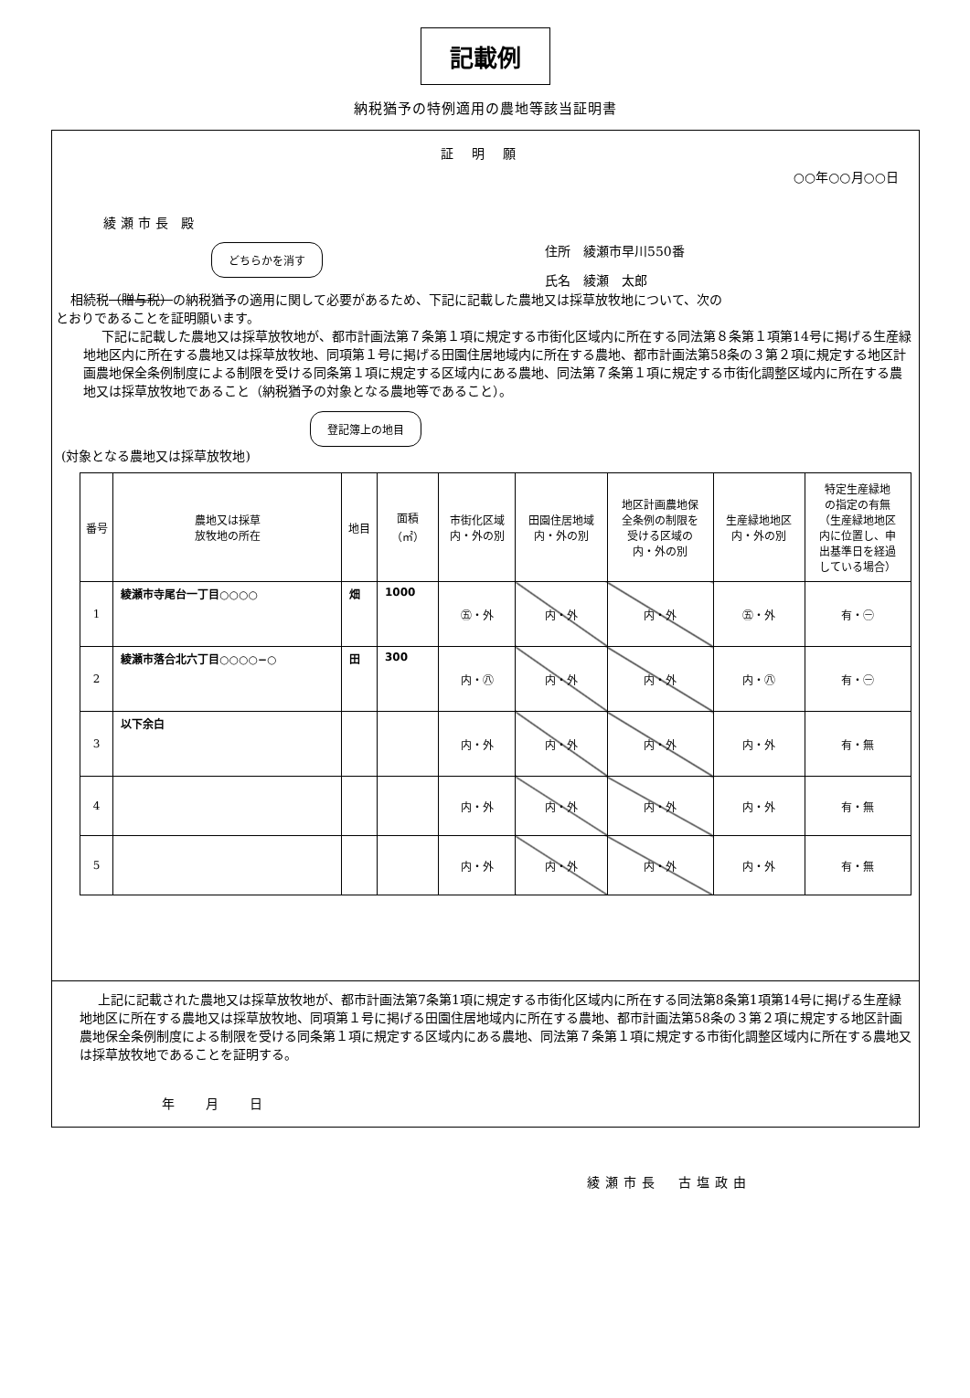記載例
納税猶予の特例適用の農地等該当証明書
証明願
○○年○○月○○日
綾瀬市長 殿
住所　綾瀬市早川550番
氏名　綾瀬　太郎
どちらかを消す
相続税（贈与税）の納税猶予の適用に関して必要があるため、下記に記載した農地又は採草放牧地について、次の
とおりであることを証明願います。
下記に記載した農地又は採草放牧地が、都市計画法第７条第１項に規定する市街化区域内に所在する同法第８条第１項第14号に掲げる生産緑地地区内に所在する農地又は採草放牧地、同項第１号に掲げる田園住居地域内に所在する農地、都市計画法第58条の３第２項に規定する地区計画農地保全条例制度による制限を受ける同条第１項に規定する区域内にある農地、同法第７条第１項に規定する市街化調整区域内に所在する農地又は採草放牧地であること（納税猶予の対象となる農地等であること）。
登記簿上の地目
(対象となる農地又は採草放牧地)
| 番号 | 農地又は採草 放牧地の所在 | 地目 | 面積 （㎡） | 市街化区域 内・外の別 | 田園住居地域 内・外の別 | 地区計画農地保 全条例の制限を 受ける区域の 内・外の別 | 生産緑地地区 内・外の別 | 特定生産緑地 の指定の有無 （生産緑地地区 内に位置し、申 出基準日を経過 している場合） |
| --- | --- | --- | --- | --- | --- | --- | --- | --- |
| 1 | 綾瀬市寺尾台一丁目○○○○ | 畑 | 1000 | ㊄・外 | 内・外 | 内・外 | ㊄・外 | 有・㊀ |
| 2 | 綾瀬市落合北六丁目○○○○−○ | 田 | 300 | 内・㊇ | 内・外 | 内・外 | 内・㊇ | 有・㊀ |
| 3 | 以下余白 | | | 内・外 | 内・外 | 内・外 | 内・外 | 有・無 |
| 4 | | | | 内・外 | 内・外 | 内・外 | 内・外 | 有・無 |
| 5 | | | | 内・外 | 内・外 | 内・外 | 内・外 | 有・無 |
上記に記載された農地又は採草放牧地が、都市計画法第7条第1項に規定する市街化区域内に所在する同法第8条第1項第14号に掲げる生産緑地地区に所在する農地又は採草放牧地、同項第１号に掲げる田園住居地域内に所在する農地、都市計画法第58条の３第２項に規定する地区計画農地保全条例制度による制限を受ける同条第１項に規定する区域内にある農地、同法第７条第１項に規定する市街化調整区域内に所在する農地又は採草放牧地であることを証明する。
年　　月　　日
綾瀬市長　古塩政由